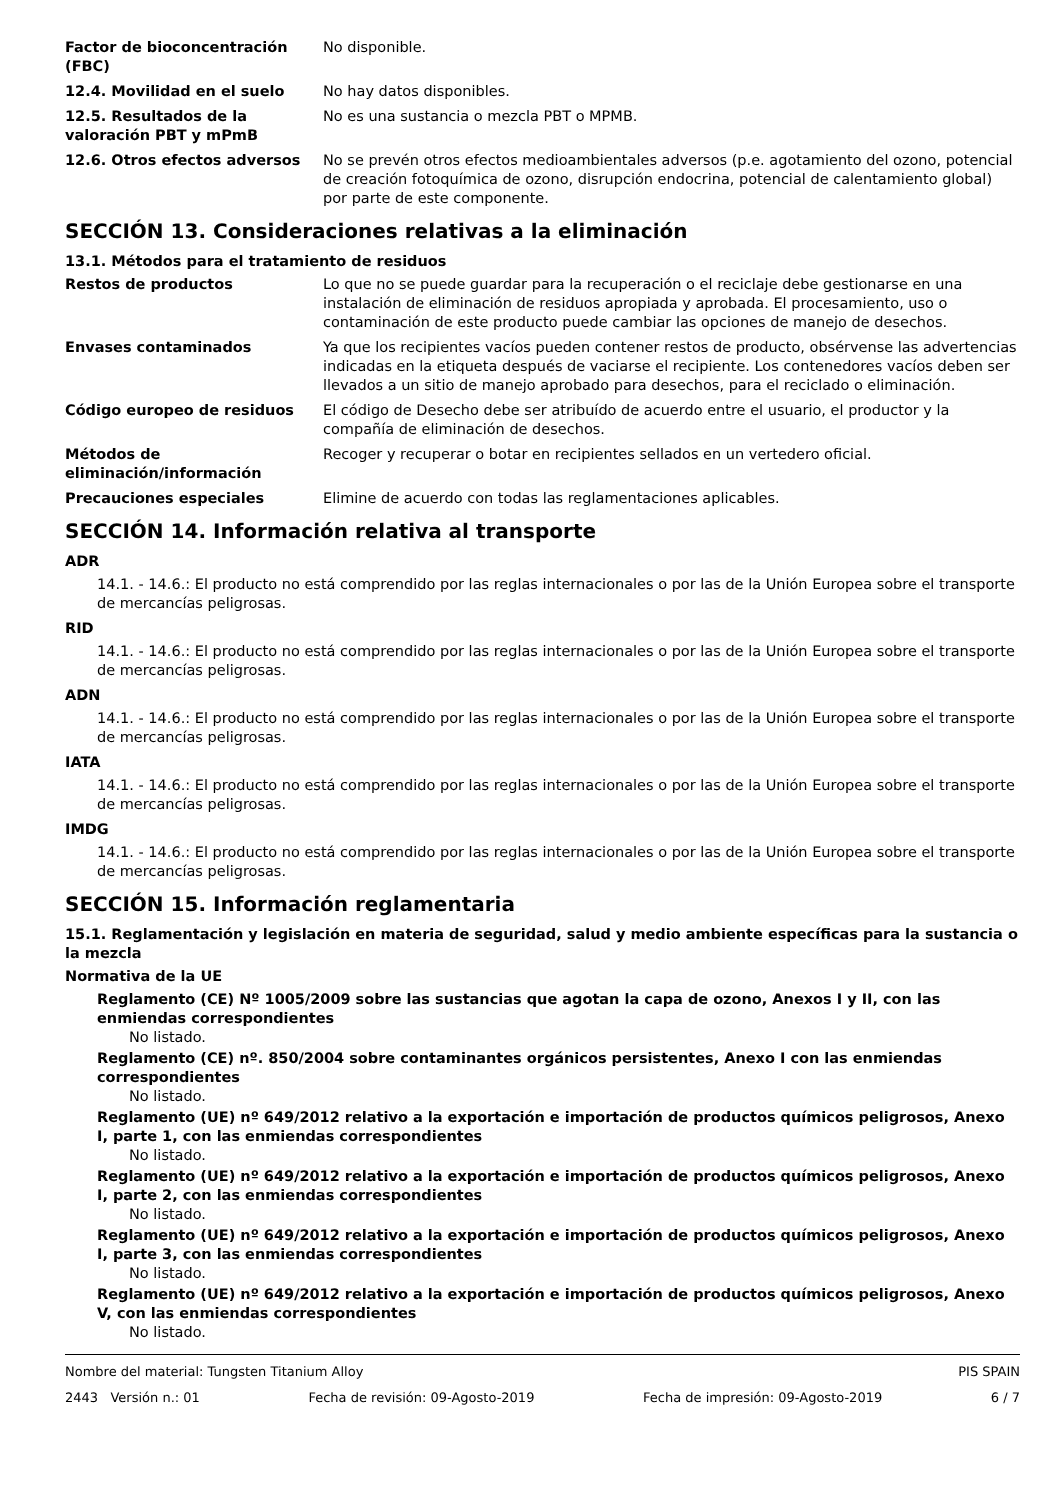Factor de bioconcentración (FBC)
No disponible.
12.4. Movilidad en el suelo No hay datos disponibles.
12.5. Resultados de la valoración PBT y mPmB
No es una sustancia o mezcla PBT o MPMB.
12.6. Otros efectos adversos No se prevén otros efectos medioambientales adversos (p.e. agotamiento del ozono, potencial de creación fotoquímica de ozono, disrupción endocrina, potencial de calentamiento global) por parte de este componente.
SECCIÓN 13. Consideraciones relativas a la eliminación
13.1. Métodos para el tratamiento de residuos
Restos de productos Lo que no se puede guardar para la recuperación o el reciclaje debe gestionarse en una instalación de eliminación de residuos apropiada y aprobada. El procesamiento, uso o contaminación de este producto puede cambiar las opciones de manejo de desechos.
Envases contaminados Ya que los recipientes vacíos pueden contener restos de producto, obsérvense las advertencias indicadas en la etiqueta después de vaciarse el recipiente. Los contenedores vacíos deben ser llevados a un sitio de manejo aprobado para desechos, para el reciclado o eliminación.
Código europeo de residuos El código de Desecho debe ser atribuído de acuerdo entre el usuario, el productor y la compañía de eliminación de desechos.
Métodos de eliminación/información
Recoger y recuperar o botar en recipientes sellados en un vertedero oficial.
Precauciones especiales Elimine de acuerdo con todas las reglamentaciones aplicables.
SECCIÓN 14. Información relativa al transporte
ADR
14.1. - 14.6.: El producto no está comprendido por las reglas internacionales o por las de la Unión Europea sobre el transporte de mercancías peligrosas.
RID
14.1. - 14.6.: El producto no está comprendido por las reglas internacionales o por las de la Unión Europea sobre el transporte de mercancías peligrosas.
ADN
14.1. - 14.6.: El producto no está comprendido por las reglas internacionales o por las de la Unión Europea sobre el transporte de mercancías peligrosas.
IATA
14.1. - 14.6.: El producto no está comprendido por las reglas internacionales o por las de la Unión Europea sobre el transporte de mercancías peligrosas.
IMDG
14.1. - 14.6.: El producto no está comprendido por las reglas internacionales o por las de la Unión Europea sobre el transporte de mercancías peligrosas.
SECCIÓN 15. Información reglamentaria
15.1. Reglamentación y legislación en materia de seguridad, salud y medio ambiente específicas para la sustancia o la mezcla
Normativa de la UE
Reglamento (CE) Nº 1005/2009 sobre las sustancias que agotan la capa de ozono, Anexos I y II, con las enmiendas correspondientes
No listado.
Reglamento (CE) nº. 850/2004 sobre contaminantes orgánicos persistentes, Anexo I con las enmiendas correspondientes
No listado.
Reglamento (UE) nº 649/2012 relativo a la exportación e importación de productos químicos peligrosos, Anexo I, parte 1, con las enmiendas correspondientes
No listado.
Reglamento (UE) nº 649/2012 relativo a la exportación e importación de productos químicos peligrosos, Anexo I, parte 2, con las enmiendas correspondientes
No listado.
Reglamento (UE) nº 649/2012 relativo a la exportación e importación de productos químicos peligrosos, Anexo I, parte 3, con las enmiendas correspondientes
No listado.
Reglamento (UE) nº 649/2012 relativo a la exportación e importación de productos químicos peligrosos, Anexo V, con las enmiendas correspondientes
No listado.
Nombre del material: Tungsten Titanium Alloy PIS SPAIN
2443 Versión n.: 01 Fecha de revisión: 09-Agosto-2019 Fecha de impresión: 09-Agosto-2019 6 / 7